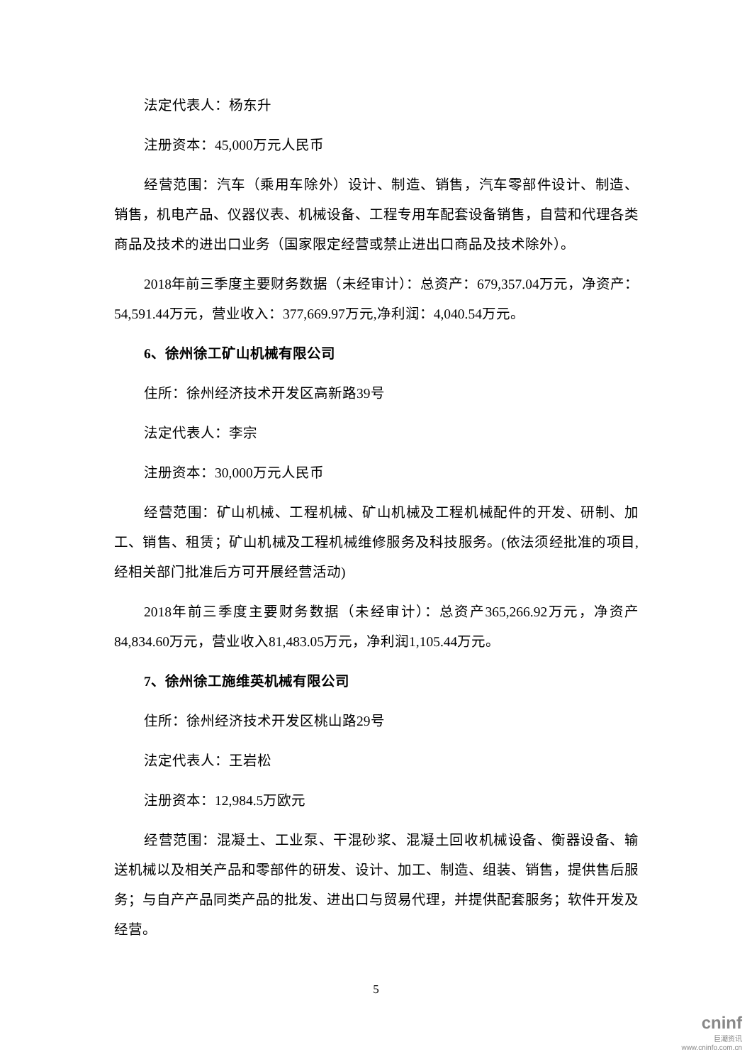法定代表人：杨东升
注册资本：45,000万元人民币
经营范围：汽车（乘用车除外）设计、制造、销售，汽车零部件设计、制造、销售，机电产品、仪器仪表、机械设备、工程专用车配套设备销售，自营和代理各类商品及技术的进出口业务（国家限定经营或禁止进出口商品及技术除外）。
2018年前三季度主要财务数据（未经审计）：总资产：679,357.04万元，净资产：54,591.44万元，营业收入：377,669.97万元,净利润：4,040.54万元。
6、徐州徐工矿山机械有限公司
住所：徐州经济技术开发区高新路39号
法定代表人：李宗
注册资本：30,000万元人民币
经营范围：矿山机械、工程机械、矿山机械及工程机械配件的开发、研制、加工、销售、租赁；矿山机械及工程机械维修服务及科技服务。(依法须经批准的项目,经相关部门批准后方可开展经营活动)
2018年前三季度主要财务数据（未经审计）：总资产365,266.92万元，净资产84,834.60万元，营业收入81,483.05万元，净利润1,105.44万元。
7、徐州徐工施维英机械有限公司
住所：徐州经济技术开发区桃山路29号
法定代表人：王岩松
注册资本：12,984.5万欧元
经营范围：混凝土、工业泵、干混砂浆、混凝土回收机械设备、衡器设备、输送机械以及相关产品和零部件的研发、设计、加工、制造、组装、销售，提供售后服务；与自产产品同类产品的批发、进出口与贸易代理，并提供配套服务；软件开发及经营。
5
cninf
巨潮资讯
www.cninfo.com.cn